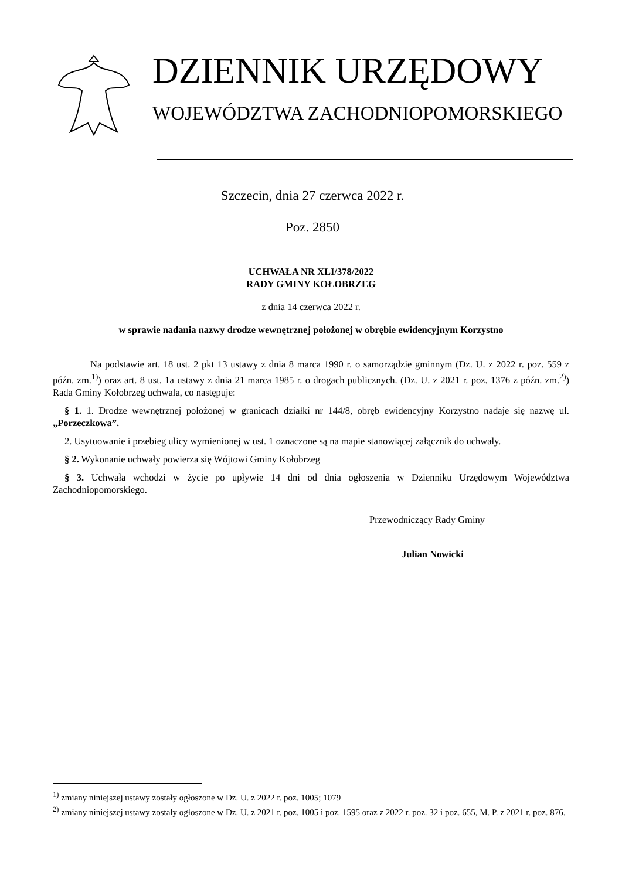DZIENNIK URZĘDOWY
WOJEWÓDZTWA ZACHODNIOPOMORSKIEGO
Szczecin, dnia 27 czerwca 2022 r.
Poz. 2850
UCHWAŁA NR XLI/378/2022
RADY GMINY KOŁOBRZEG
z dnia 14 czerwca 2022 r.
w sprawie nadania nazwy drodze wewnętrznej położonej w obrębie ewidencyjnym Korzystno
Na podstawie art. 18 ust. 2 pkt 13 ustawy z dnia 8 marca 1990 r. o samorządzie gminnym (Dz. U. z 2022 r. poz. 559 z późn. zm.<sup>1)</sup>) oraz art. 8 ust. 1a ustawy z dnia 21 marca 1985 r. o drogach publicznych. (Dz. U. z 2021 r. poz. 1376 z późn. zm.<sup>2)</sup>) Rada Gminy Kołobrzeg uchwala, co następuje:
§ 1. 1. Drodze wewnętrznej położonej w granicach działki nr 144/8, obręb ewidencyjny Korzystno nadaje się nazwę ul. „Porzeczkowa”.
2. Usytuowanie i przebieg ulicy wymienionej w ust. 1 oznaczone są na mapie stanowiącej załącznik do uchwały.
§ 2. Wykonanie uchwały powierza się Wójtowi Gminy Kołobrzeg
§ 3. Uchwała wchodzi w życie po upływie 14 dni od dnia ogłoszenia w Dzienniku Urzędowym Województwa Zachodniopomorskiego.
Przewodniczący Rady Gminy
Julian Nowicki
<sup>1)</sup> zmiany niniejszej ustawy zostały ogłoszone w Dz. U. z 2022 r. poz. 1005; 1079
<sup>2)</sup> zmiany niniejszej ustawy zostały ogłoszone w Dz. U. z 2021 r. poz. 1005 i poz. 1595 oraz z 2022 r. poz. 32 i poz. 655, M. P. z 2021 r. poz. 876.